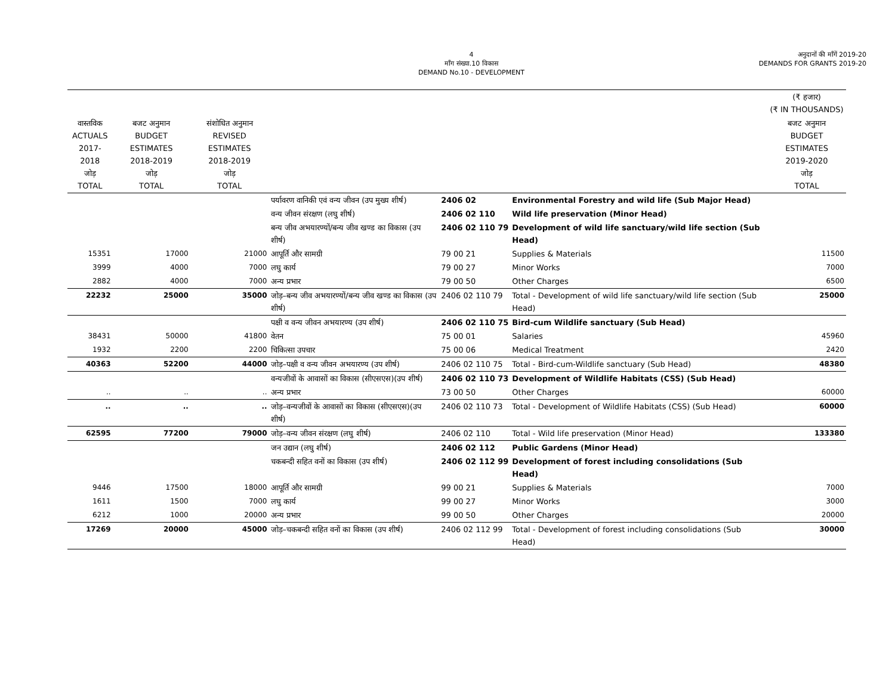4
माँग संख्या.10 विकास
DEMAND No.10 - DEVELOPMENT
अनुदानों की माँगें 2019-20
DEMANDS FOR GRANTS 2019-20
| | | | | | | (₹ हजार) (₹ IN THOUSANDS) |
| --- | --- | --- | --- | --- | --- | --- |
| वास्तविक ACTUALS 2017-2018 जोड़ TOTAL | बजट अनुमान BUDGET ESTIMATES 2018-2019 जोड़ TOTAL | संशोधित अनुमान REVISED ESTIMATES 2018-2019 जोड़ TOTAL | | | | बजट अनुमान BUDGET ESTIMATES 2019-2020 जोड़ TOTAL |
| | | | पर्यावरण वानिकी एवं वन्य जीवन (उप मुख्य शीर्ष) | 2406 02 | Environmental Forestry and wild life (Sub Major Head) | |
| | | | वन्य जीवन संरक्षण (लघु शीर्ष) | 2406 02 110 | Wild life preservation (Minor Head) | |
| | | | बन्य जीव अभयारण्यों/बन्य जीव खण्ड का विकास (उप शीर्ष) | 2406 02 110 79 | Development of wild life sanctuary/wild life section (Sub Head) | |
| 15351 | 17000 | 21000 | आपूर्ति और सामग्री | 79 00 21 | Supplies & Materials | 11500 |
| 3999 | 4000 | 7000 | लघु कार्य | 79 00 27 | Minor Works | 7000 |
| 2882 | 4000 | 7000 | अन्य प्रभार | 79 00 50 | Other Charges | 6500 |
| 22232 | 25000 | 35000 | जोड़–बन्य जीव अभयारण्यों/बन्य जीव खण्ड का विकास (उप शीर्ष) | 2406 02 110 79 | Total - Development of wild life sanctuary/wild life section (Sub Head) | 25000 |
| | | | पक्षी व वन्य जीवन अभयारण्य (उप शीर्ष) | 2406 02 110 75 | Bird-cum Wildlife sanctuary (Sub Head) | |
| 38431 | 50000 | 41800 | वेतन | 75 00 01 | Salaries | 45960 |
| 1932 | 2200 | 2200 | चिकित्सा उपचार | 75 00 06 | Medical Treatment | 2420 |
| 40363 | 52200 | 44000 | जोड़–पक्षी व वन्य जीवन अभयारण्य (उप शीर्ष) | 2406 02 110 75 | Total - Bird-cum-Wildlife sanctuary (Sub Head) | 48380 |
| | | | वन्यजीवों के आवासों का विकास (सीएसएस)(उप शीर्ष) | 2406 02 110 73 | Development of Wildlife Habitats (CSS) (Sub Head) | |
| .. | .. | .. | अन्य प्रभार | 73 00 50 | Other Charges | 60000 |
| .. | .. | .. | जोड़–वन्यजीवों के आवासों का विकास (सीएसएस)(उप शीर्ष) | 2406 02 110 73 | Total - Development of Wildlife Habitats (CSS) (Sub Head) | 60000 |
| 62595 | 77200 | 79000 | जोड़–वन्य जीवन संरक्षण (लघु शीर्ष) | 2406 02 110 | Total - Wild life preservation (Minor Head) | 133380 |
| | | | जन उद्यान (लघु शीर्ष) | 2406 02 112 | Public Gardens (Minor Head) | |
| | | | चकबन्दी सहित वनों का विकास (उप शीर्ष) | 2406 02 112 99 | Development of forest including consolidations (Sub Head) | |
| 9446 | 17500 | 18000 | आपूर्ति और सामग्री | 99 00 21 | Supplies & Materials | 7000 |
| 1611 | 1500 | 7000 | लघु कार्य | 99 00 27 | Minor Works | 3000 |
| 6212 | 1000 | 20000 | अन्य प्रभार | 99 00 50 | Other Charges | 20000 |
| 17269 | 20000 | 45000 | जोड़–चकबन्दी सहित वनों का विकास (उप शीर्ष) | 2406 02 112 99 | Total - Development of forest including consolidations (Sub Head) | 30000 |